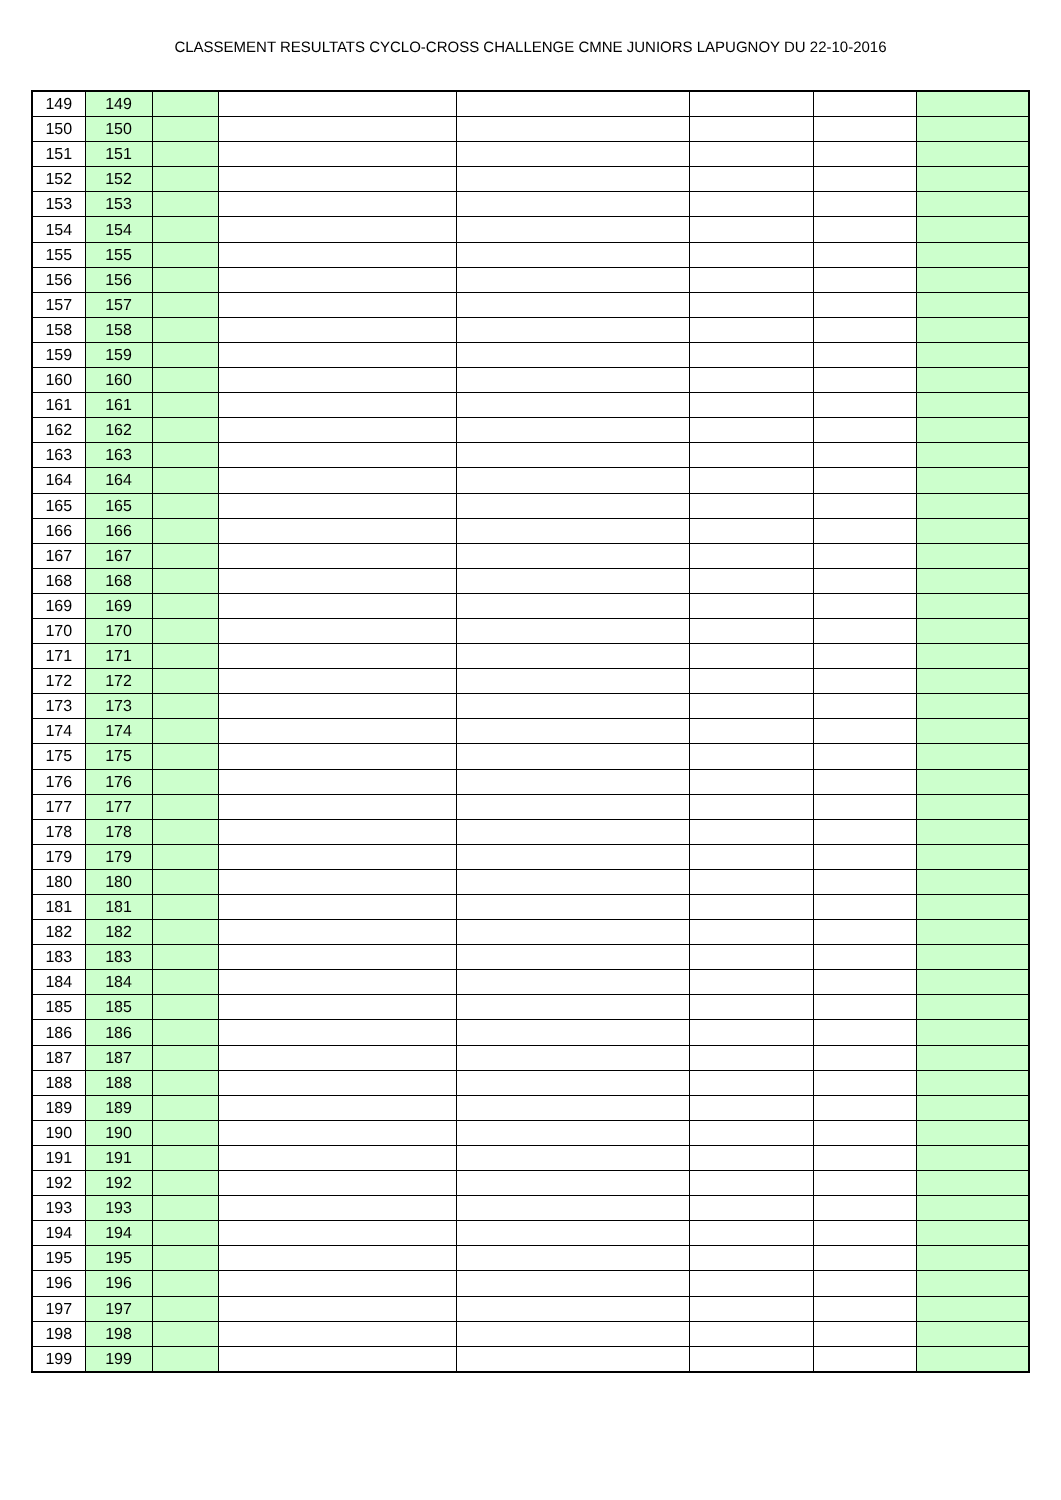CLASSEMENT RESULTATS CYCLO-CROSS CHALLENGE CMNE JUNIORS LAPUGNOY DU 22-10-2016
| 149 | 149 | | | | | | |
| 150 | 150 | | | | | | |
| 151 | 151 | | | | | | |
| 152 | 152 | | | | | | |
| 153 | 153 | | | | | | |
| 154 | 154 | | | | | | |
| 155 | 155 | | | | | | |
| 156 | 156 | | | | | | |
| 157 | 157 | | | | | | |
| 158 | 158 | | | | | | |
| 159 | 159 | | | | | | |
| 160 | 160 | | | | | | |
| 161 | 161 | | | | | | |
| 162 | 162 | | | | | | |
| 163 | 163 | | | | | | |
| 164 | 164 | | | | | | |
| 165 | 165 | | | | | | |
| 166 | 166 | | | | | | |
| 167 | 167 | | | | | | |
| 168 | 168 | | | | | | |
| 169 | 169 | | | | | | |
| 170 | 170 | | | | | | |
| 171 | 171 | | | | | | |
| 172 | 172 | | | | | | |
| 173 | 173 | | | | | | |
| 174 | 174 | | | | | | |
| 175 | 175 | | | | | | |
| 176 | 176 | | | | | | |
| 177 | 177 | | | | | | |
| 178 | 178 | | | | | | |
| 179 | 179 | | | | | | |
| 180 | 180 | | | | | | |
| 181 | 181 | | | | | | |
| 182 | 182 | | | | | | |
| 183 | 183 | | | | | | |
| 184 | 184 | | | | | | |
| 185 | 185 | | | | | | |
| 186 | 186 | | | | | | |
| 187 | 187 | | | | | | |
| 188 | 188 | | | | | | |
| 189 | 189 | | | | | | |
| 190 | 190 | | | | | | |
| 191 | 191 | | | | | | |
| 192 | 192 | | | | | | |
| 193 | 193 | | | | | | |
| 194 | 194 | | | | | | |
| 195 | 195 | | | | | | |
| 196 | 196 | | | | | | |
| 197 | 197 | | | | | | |
| 198 | 198 | | | | | | |
| 199 | 199 | | | | | | |